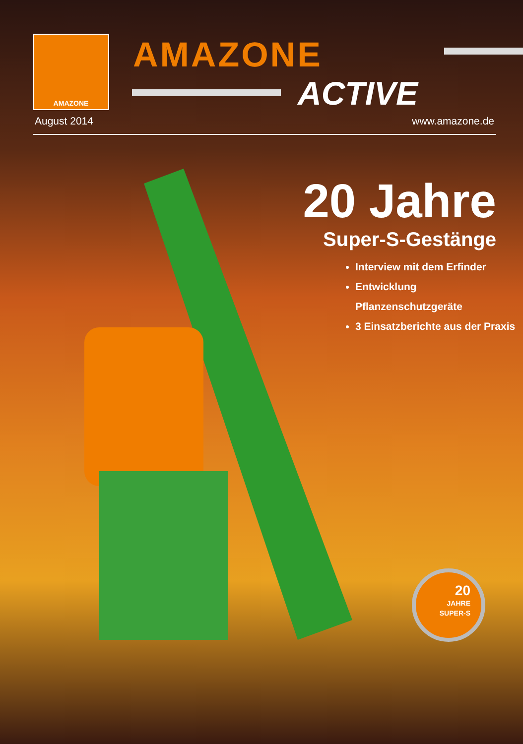AMAZONE AMAZONE
ACTIVE
August 2014 www.amazone.de
20 Jahre
Super-S-Gestänge
Interview mit dem Erfinder
Entwicklung Pflanzenschutzgeräte
3 Einsatzberichte aus der Praxis
20
JAHRE
SUPER-S